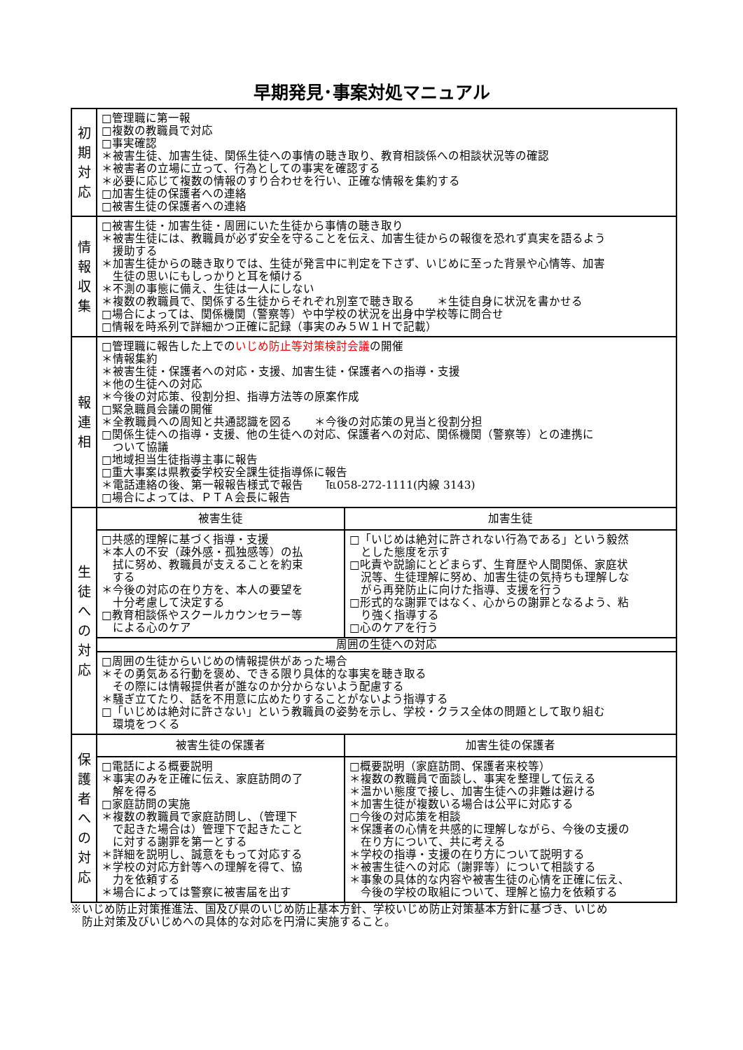早期発見･事案対処マニュアル
| 初 期 対 応 | □管理職に第一報 □複数の教職員で対応 □事実確認 ＊被害生徒、加害生徒、関係生徒への事情の聴き取り、教育相談係への相談状況等の確認 ＊被害者の立場に立って、行為としての事実を確認する ＊必要に応じて複数の情報のすり合わせを行い、正確な情報を集約する □加害生徒の保護者への連絡 □被害生徒の保護者への連絡 | |
| 情 報 収 集 | □被害生徒・加害生徒・周囲にいた生徒から事情の聴き取り ＊被害生徒には、教職員が必ず安全を守ることを伝え、加害生徒からの報復を恐れず真実を語るよう 援助する ＊加害生徒からの聴き取りでは、生徒が発言中に判定を下さず、いじめに至った背景や心情等、加害 生徒の思いにもしっかりと耳を傾ける ＊不測の事態に備え、生徒は一人にしない ＊複数の教職員で、関係する生徒からそれぞれ別室で聴き取る ＊生徒自身に状況を書かせる □場合によっては、関係機関（警察等）や中学校の状況を出身中学校等に問合せ □情報を時系列で詳細かつ正確に記録（事実のみ５Ｗ１Ｈで記載） | |
| 報 連 相 | □管理職に報告した上での いじめ防止等対策検討会議 の開催 ＊情報集約 ＊被害生徒・保護者への対応・支援、加害生徒・保護者への指導・支援 ＊他の生徒への対応 ＊今後の対応策、役割分担、指導方法等の原案作成 □緊急職員会議の開催 ＊全教職員への周知と共通認識を図る ＊今後の対応策の見当と役割分担 □関係生徒への指導・支援、他の生徒への対応、保護者への対応、関係機関（警察等）との連携に ついて協議 □地域担当生徒指導主事に報告 □重大事案は県教委学校安全課生徒指導係に報告 ＊電話連絡の後、第一報報告様式で報告 ℡058-272-1111(内線 3143) □場合によっては、ＰＴＡ会長に報告 | |
| 生 徒 へ の 対 応 | 被害生徒 | 加害生徒 |
| | □共感的理解に基づく指導・支援 ＊本人の不安（疎外感・孤独感等）の払 拭に努め、教職員が支えることを約束 する ＊今後の対応の在り方を、本人の要望を 十分考慮して決定する □教育相談係やスクールカウンセラー等 による心のケア | □「いじめは絶対に許されない行為である」という毅然 とした態度を示す □叱責や説諭にとどまらず、生育歴や人間関係、家庭状 況等、生徒理解に努め、加害生徒の気持ちも理解しな がら再発防止に向けた指導、支援を行う □形式的な謝罪ではなく、心からの謝罪となるよう、粘 り強く指導する □心のケアを行う |
| | 周囲の生徒への対応 | |
| | □周囲の生徒からいじめの情報提供があった場合 ＊その勇気ある行動を褒め、できる限り具体的な事実を聴き取る その際には情報提供者が誰なのか分からないよう配慮する ＊騒ぎ立てたり、話を不用意に広めたりすることがないよう指導する □「いじめは絶対に許さない」という教職員の姿勢を示し、学校・クラス全体の問題として取り組む 環境をつくる | |
| 保 護 者 へ の 対 応 | 被害生徒の保護者 | 加害生徒の保護者 |
| | □電話による概要説明 ＊事実のみを正確に伝え、家庭訪問の了 解を得る □家庭訪問の実施 ＊複数の教職員で家庭訪問し、（管理下 で起きた場合は）管理下で起きたこと に対する謝罪を第一とする ＊詳細を説明し、誠意をもって対応する ＊学校の対応方針等への理解を得て、協 力を依頼する ＊場合によっては警察に被害届を出す | □概要説明（家庭訪問、保護者来校等） ＊複数の教職員で面談し、事実を整理して伝える ＊温かい態度で接し、加害生徒への非難は避ける ＊加害生徒が複数いる場合は公平に対応する □今後の対応策を相談 ＊保護者の心情を共感的に理解しながら、今後の支援の 在り方について、共に考える ＊学校の指導・支援の在り方について説明する ＊被害生徒への対応（謝罪等）について相談する ＊事象の具体的な内容や被害生徒の心情を正確に伝え、 今後の学校の取組について、理解と協力を依頼する |
※いじめ防止対策推進法、国及び県のいじめ防止基本方針、学校いじめ防止対策基本方針に基づき、いじめ
　防止対策及びいじめへの具体的な対応を円滑に実施すること。